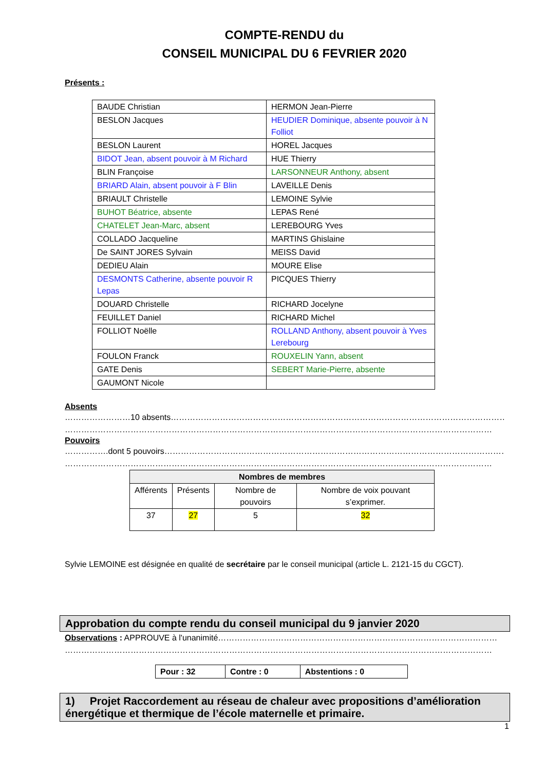COMPTE-RENDU du
CONSEIL MUNICIPAL DU 6 FEVRIER 2020
Présents :
| BAUDE Christian | HERMON Jean-Pierre |
| BESLON Jacques | HEUDIER Dominique, absente pouvoir à N Folliot |
| BESLON Laurent | HOREL Jacques |
| BIDOT Jean, absent pouvoir à M Richard | HUE Thierry |
| BLIN Françoise | LARSONNEUR Anthony, absent |
| BRIARD Alain, absent pouvoir à F Blin | LAVEILLE Denis |
| BRIAULT Christelle | LEMOINE Sylvie |
| BUHOT Béatrice, absente | LEPAS René |
| CHATELET Jean-Marc, absent | LEREBOURG Yves |
| COLLADO Jacqueline | MARTINS Ghislaine |
| De SAINT JORES Sylvain | MEISS David |
| DEDIEU Alain | MOURE Elise |
| DESMONTS Catherine, absente pouvoir R Lepas | PICQUES Thierry |
| DOUARD Christelle | RICHARD Jocelyne |
| FEUILLET Daniel | RICHARD Michel |
| FOLLIOT Noëlle | ROLLAND Anthony, absent pouvoir à Yves Lerebourg |
| FOULON Franck | ROUXELIN Yann, absent |
| GATE Denis | SEBERT Marie-Pierre, absente |
| GAUMONT Nicole | |
Absents
……………………10 absents………………………………………………………………………………………………………………………
…………………………………………………………………………………………………………………………………………
Pouvoirs
…………….dont 5 pouvoirs………………………………………………………………………………………………………………
…………………………………………………………………………………………………………………………………………
| Nombres de membres | | | |
| --- | --- | --- | --- |
| Afférents | Présents | Nombre de pouvoirs | Nombre de voix pouvant s’exprimer. |
| 37 | 27 | 5 | 32 |
Sylvie LEMOINE est désignée en qualité de secrétaire par le conseil municipal (article L. 2121-15 du CGCT).
Approbation du compte rendu du conseil municipal du 9 janvier 2020
Observations : APPROUVE à l'unanimité…………………………………………………………………………………………
…………………………………………………………………………………………………………………………………………
| Pour : 32 | Contre : 0 | Abstentions : 0 |
1) Projet Raccordement au réseau de chaleur avec propositions d’amélioration énergétique et thermique de l’école maternelle et primaire.
1